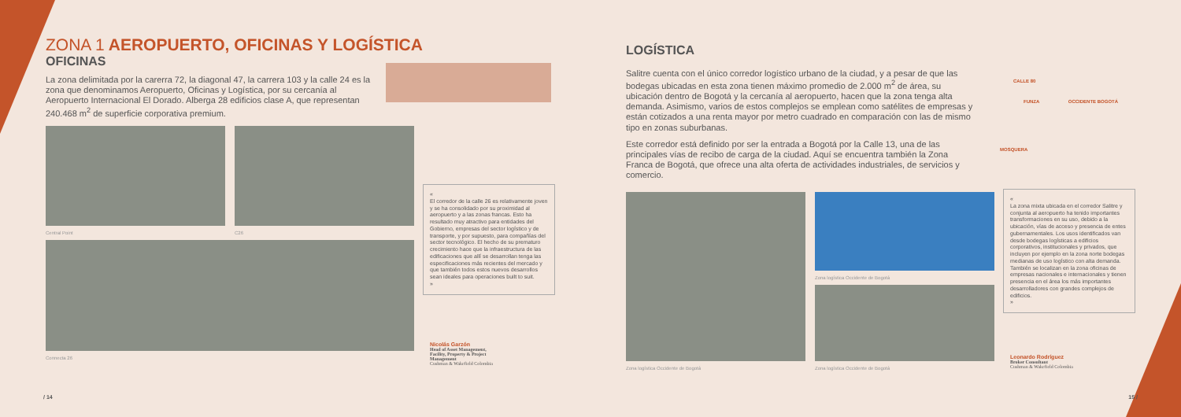ZONA 1 AEROPUERTO, OFICINAS Y LOGÍSTICA
OFICINAS
La zona delimitada por la carerra 72, la diagonal 47, la carrera 103 y la calle 24 es la zona que denominamos Aeropuerto, Oficinas y Logística, por su cercanía al Aeropuerto Internacional El Dorado. Alberga 28 edificios clase A, que representan 240.468 m<sup>2</sup> de superficie corporativa premium.
Central Point C26
Connecta 26
«
El corredor de la calle 26 es relativamente joven y se ha consolidado por su proximidad al aeropuerto y a las zonas francas. Esto ha resultado muy atractivo para entidades del Gobierno, empresas del sector logístico y de transporte, y por supuesto, para compañías del sector tecnológico. El hecho de su prematuro crecimiento hace que la infraestructura de las edificaciones que allí se desarrollan tenga las especificaciones más recientes del mercado y que también todos estos nuevos desarrollos sean ideales para operaciones built to suit.
»
Nicolás Garzón
Head of Asset Management,
Facility, Property & Project
Management
Cushman & Wakefield Colombia
LOGÍSTICA
Salitre cuenta con el único corredor logístico urbano de la ciudad, y a pesar de que las bodegas ubicadas en esta zona tienen máximo promedio de 2.000 m<sup>2</sup> de área, su ubicación dentro de Bogotá y la cercanía al aeropuerto, hacen que la zona tenga alta demanda. Asimismo, varios de estos complejos se emplean como satélites de empresas y están cotizados a una renta mayor por metro cuadrado en comparación con las de mismo tipo en zonas suburbanas.
Este corredor está definido por ser la entrada a Bogotá por la Calle 13, una de las principales vías de recibo de carga de la ciudad. Aquí se encuentra también la Zona Franca de Bogotá, que ofrece una alta oferta de actividades industriales, de servicios y comercio.
Zona logística Occidente de Bogotá
Zona logística Occidente de Bogotá
Zona logística Occidente de Bogotá
CALLE 80
FUNZA OCCIDENTE BOGOTÁ
MOSQUERA
«
La zona mixta ubicada en el corredor Salitre y conjunta al aeropuerto ha tenido importantes transformaciones en su uso, debido a la ubicación, vías de acceso y presencia de entes gubernamentales. Los usos identificados van desde bodegas logísticas a edificios corporativos, institucionales y privados, que incluyen por ejemplo en la zona norte bodegas medianas de uso logístico con alta demanda. También se localizan en la zona oficinas de empresas nacionales e internacionales y tienen presencia en el área los más importantes desarrolladores con grandes complejos de edificios.
»
Leonardo Rodríguez
Broker Consultant
Cushman & Wakefield Colombia
/ 14 15 /